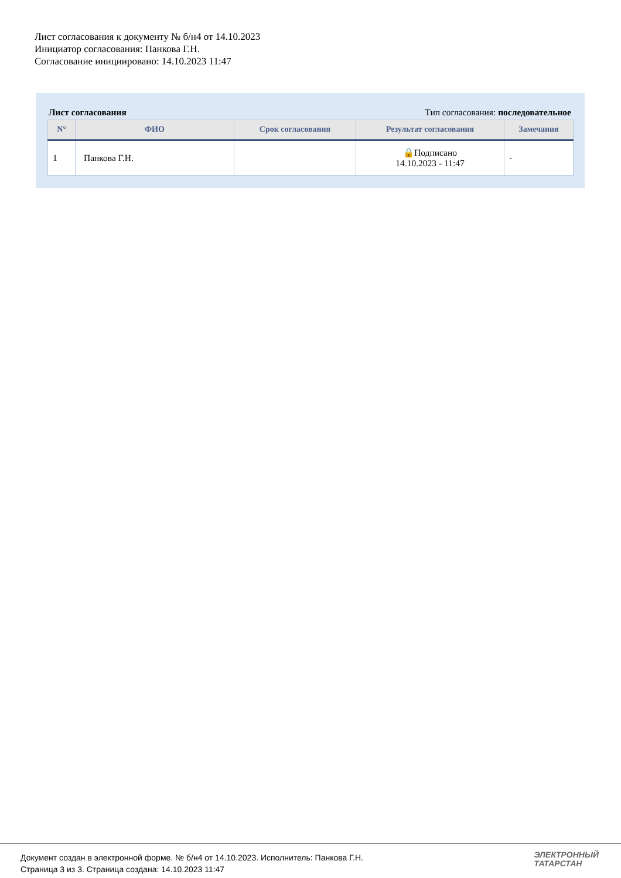Лист согласования к документу № б/н4 от 14.10.2023
Инициатор согласования: Панкова Г.Н.
Согласование инициировано: 14.10.2023 11:47
Лист согласования Тип согласования: последовательное
| N° | ФИО | Срок согласования | Результат согласования | Замечания |
| --- | --- | --- | --- | --- |
| 1 | Панкова Г.Н. | | 🔒Подписано 14.10.2023 - 11:47 | - |
Документ создан в электронной форме. № б/н4 от 14.10.2023. Исполнитель: Панкова Г.Н.
Страница 3 из 3. Страница создана: 14.10.2023 11:47
ЭЛЕКТРОННЫЙ
ТАТАРСТАН